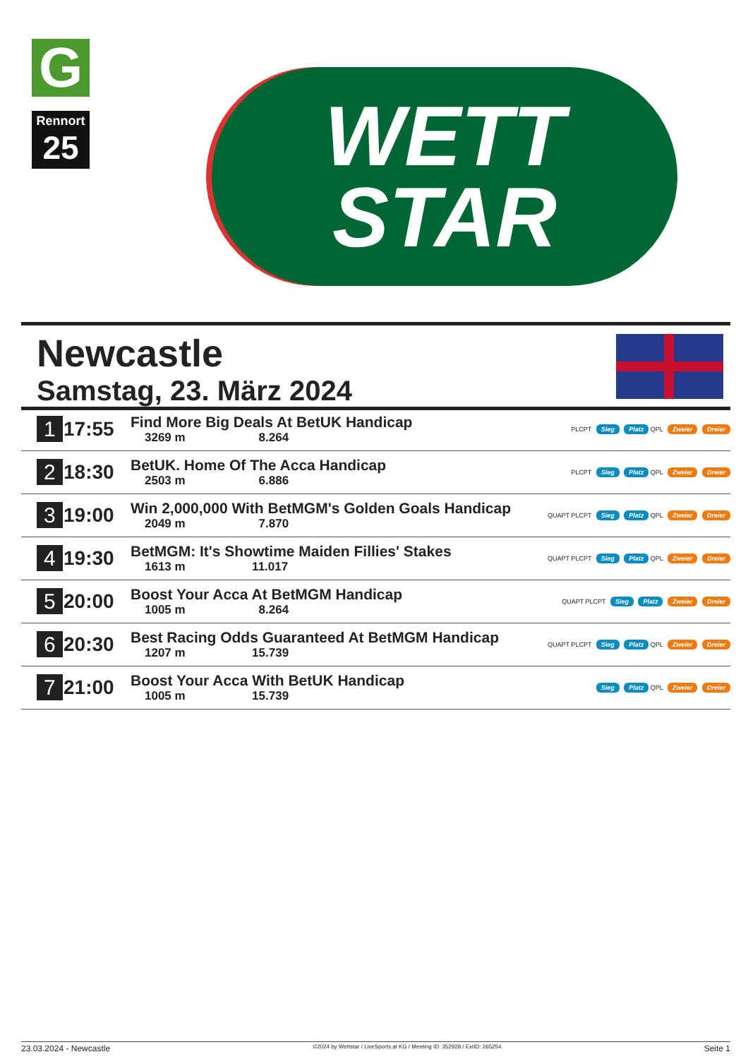G
Rennort
25
WETT
STAR
Newcastle
Samstag, 23. März 2024
| 1 | 17:55 | Find More Big Deals At BetUK Handicap 3269 m 8.264 | PLCPT Sieg Platz QPL Zweier Dreier |
| 2 | 18:30 | BetUK. Home Of The Acca Handicap 2503 m 6.886 | PLCPT Sieg Platz QPL Zweier Dreier |
| 3 | 19:00 | Win 2,000,000 With BetMGM's Golden Goals Handicap 2049 m 7.870 | QUAPT PLCPT Sieg Platz QPL Zweier Dreier |
| 4 | 19:30 | BetMGM: It's Showtime Maiden Fillies' Stakes 1613 m 11.017 | QUAPT PLCPT Sieg Platz QPL Zweier Dreier |
| 5 | 20:00 | Boost Your Acca At BetMGM Handicap 1005 m 8.264 | QUAPT PLCPT Sieg Platz Zweier Dreier |
| 6 | 20:30 | Best Racing Odds Guaranteed At BetMGM Handicap 1207 m 15.739 | QUAPT PLCPT Sieg Platz QPL Zweier Dreier |
| 7 | 21:00 | Boost Your Acca With BetUK Handicap 1005 m 15.739 | Sieg Platz QPL Zweier Dreier |
23.03.2024 - Newcastle ©2024 by Wettstar / LiveSports.at KG / Meeting ID: 352928 / ExtID: 265254 Seite 1